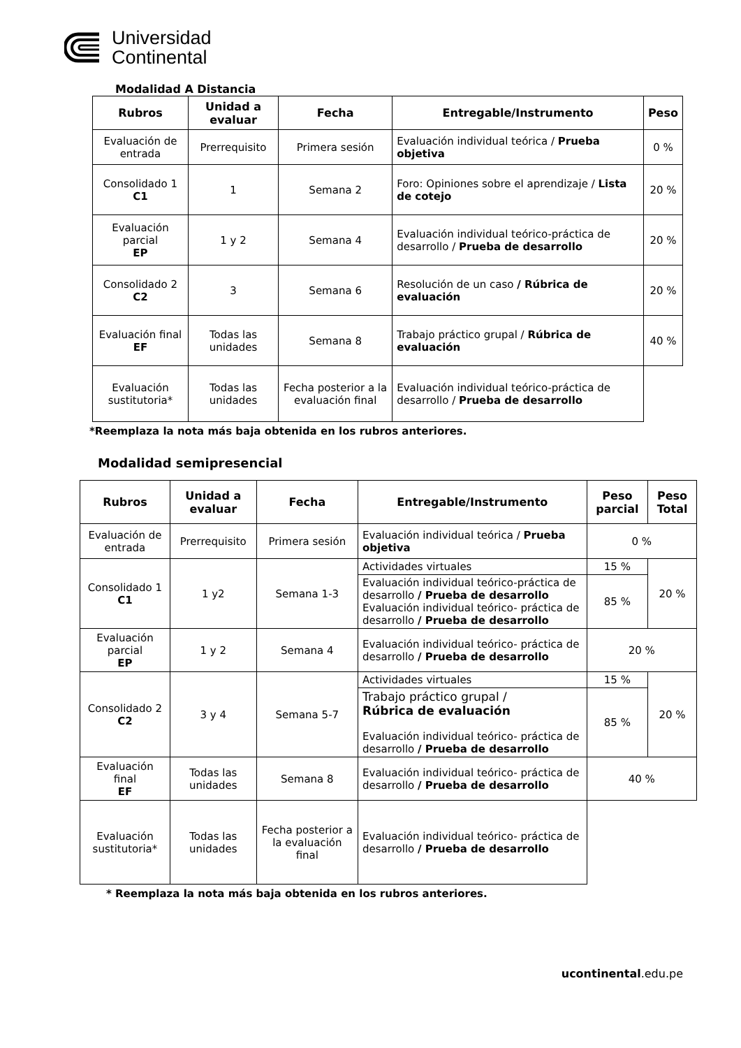Universidad
Continental
Modalidad A Distancia
| Rubros | Unidad a evaluar | Fecha | Entregable/Instrumento | Peso |
| --- | --- | --- | --- | --- |
| Evaluación de entrada | Prerrequisito | Primera sesión | Evaluación individual teórica / Prueba objetiva | 0 % |
| Consolidado 1 C1 | 1 | Semana 2 | Foro: Opiniones sobre el aprendizaje / Lista de cotejo | 20 % |
| Evaluación parcial EP | 1 y 2 | Semana 4 | Evaluación individual teórico-práctica de desarrollo / Prueba de desarrollo | 20 % |
| Consolidado 2 C2 | 3 | Semana 6 | Resolución de un caso / Rúbrica de evaluación | 20 % |
| Evaluación final EF | Todas las unidades | Semana 8 | Trabajo práctico grupal / Rúbrica de evaluación | 40 % |
| Evaluación sustitutoria* | Todas las unidades | Fecha posterior a la evaluación final | Evaluación individual teórico-práctica de desarrollo / Prueba de desarrollo | |
*Reemplaza la nota más baja obtenida en los rubros anteriores.
Modalidad semipresencial
| Rubros | Unidad a evaluar | Fecha | Entregable/Instrumento | Peso parcial | Peso Total |
| --- | --- | --- | --- | --- | --- |
| Evaluación de entrada | Prerrequisito | Primera sesión | Evaluación individual teórica / Prueba objetiva | 0 % | |
| Consolidado 1 C1 | 1 y2 | Semana 1-3 | Actividades virtuales | 15 % | 20 % |
| | | | Evaluación individual teórico-práctica de desarrollo / Prueba de desarrollo Evaluación individual teórico- práctica de desarrollo / Prueba de desarrollo | 85 % | |
| Evaluación parcial EP | 1 y 2 | Semana 4 | Evaluación individual teórico- práctica de desarrollo / Prueba de desarrollo | 20 % | |
| Consolidado 2 C2 | 3 y 4 | Semana 5-7 | Actividades virtuales | 15 % | 20 % |
| | | | Trabajo práctico grupal / Rúbrica de evaluación Evaluación individual teórico- práctica de desarrollo / Prueba de desarrollo | 85 % | |
| Evaluación final EF | Todas las unidades | Semana 8 | Evaluación individual teórico- práctica de desarrollo / Prueba de desarrollo | 40 % | |
| Evaluación sustitutoria* | Todas las unidades | Fecha posterior a la evaluación final | Evaluación individual teórico- práctica de desarrollo / Prueba de desarrollo | | |
* Reemplaza la nota más baja obtenida en los rubros anteriores.
ucontinental.edu.pe